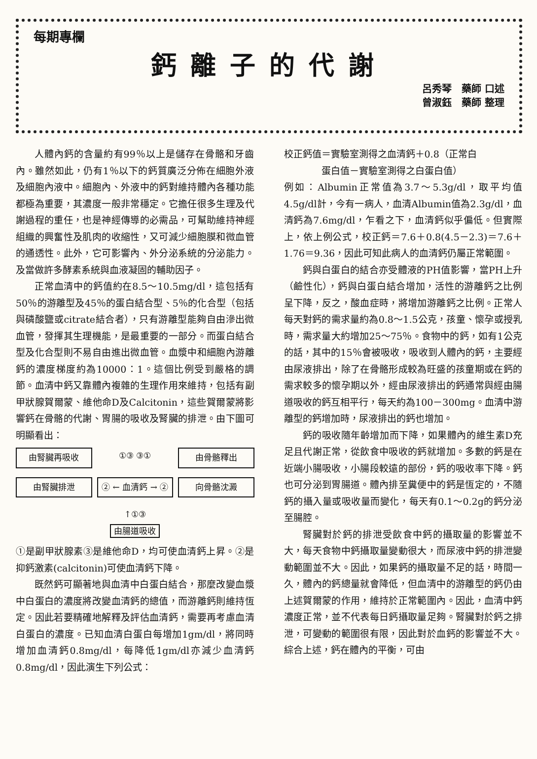每期專欄
鈣離子的代謝
呂秀琴　藥師 口述
曾淑鈺　藥師 整理
人體內鈣的含量約有99％以上是儲存在骨骼和牙齒內。雖然如此，仍有1％以下的鈣質廣泛分佈在細胞外液及細胞內液中。細胞內、外液中的鈣對維持體內各種功能都極為重要，其濃度一般非常穩定。它擔任很多生理及代謝過程的重任，也是神經傳導的必需品，可幫助維持神經組織的興奮性及肌肉的收縮性，又可減少細胞膜和微血管的通透性。此外，它可影響內、外分泌系統的分泌能力。及當做許多酵素系統與血液凝固的輔助因子。
正常血清中的鈣值約在8.5～10.5mg/dl，這包括有50％的游離型及45％的蛋白結合型、5％的化合型（包括與磷酸鹽或citrate結合者），只有游離型能夠自由滲出微血管，發揮其生理機能，是最重要的一部分。而蛋白結合型及化合型則不易自由進出微血管。血漿中和細胞內游離鈣的濃度梯度約為10000：1。這個比例受到嚴格的調節。血清中鈣又靠體內複雜的生理作用來維持，包括有副甲狀腺賀爾蒙、維他命D及Calcitonin，這些賀爾蒙將影響鈣在骨骼的代謝、胃腸的吸收及腎臟的排泄。由下圖可明顯看出：
由腎臟再吸收 ①③ ③① 由骨骼釋出 由腎臟排泄 ② ← 血清鈣 → ② 向骨骼沈澱 ↑①③
由腸道吸收
①是副甲狀腺素③是維他命D，均可使血清鈣上昇。②是抑鈣激素(calcitonin)可使血清鈣下降。
既然鈣可顯著地與血清中白蛋白結合，那麼改變血漿中白蛋白的濃度將改變血清鈣的總值，而游離鈣則維持恆定。因此若要精確地解釋及評估血清鈣，需要再考慮血清白蛋白的濃度。已知血清白蛋白每增加1gm/dl，將同時增加血清鈣0.8mg/dl，每降低1gm/dl亦減少血清鈣0.8mg/dl，因此演生下列公式：
校正鈣值＝實驗室測得之血清鈣＋0.8（正常白
　　　　蛋白值－實驗室測得之白蛋白值）
例如：Albumin正常值為3.7～5.3g/dl，取平均值4.5g/dl計，今有一病人，血清Albumin值為2.3g/dl，血清鈣為7.6mg/dl，乍看之下，血清鈣似乎偏低。但實際上，依上例公式，校正鈣＝7.6＋0.8(4.5－2.3)＝7.6＋1.76＝9.36，因此可知此病人的血清鈣仍屬正常範圍。
鈣與白蛋白的結合亦受體液的PH值影響，當PH上升（鹼性化），鈣與白蛋白結合增加，活性的游離鈣之比例呈下降，反之，酸血症時，將增加游離鈣之比例。正常人每天對鈣的需求量約為0.8～1.5公克，孩童、懷孕或授乳時，需求量大約增加25～75％。食物中的鈣，如有1公克的話，其中的15％會被吸收，吸收到人體內的鈣，主要經由尿液排出，除了在骨骼形成較為旺盛的孩童期或在鈣的需求較多的懷孕期以外，經由尿液排出的鈣通常與經由腸道吸收的鈣互相平行，每天約為100－300mg。血清中游離型的鈣增加時，尿液排出的鈣也增加。
鈣的吸收隨年齡增加而下降，如果體內的維生素D充足且代謝正常，從飲食中吸收的鈣就增加。多數的鈣是在近端小腸吸收，小腸段較遠的部份，鈣的吸收率下降。鈣也可分泌到胃腸道。體內排至糞便中的鈣是恆定的，不隨鈣的攝入量或吸收量而變化，每天有0.1～0.2g的鈣分泌至腸腔。
腎臟對於鈣的排泄受飲食中鈣的攝取量的影響並不大，每天食物中鈣攝取量變動很大，而尿液中鈣的排泄變動範圍並不大。因此，如果鈣的攝取量不足的話，時間一久，體內的鈣總量就會降低，但血清中的游離型的鈣仍由上述賀爾蒙的作用，維持於正常範圍內。因此，血清中鈣濃度正常，並不代表每日鈣攝取量足夠。腎臟對於鈣之排泄，可變動的範圍很有限，因此對於血鈣的影響並不大。綜合上述，鈣在體內的平衡，可由